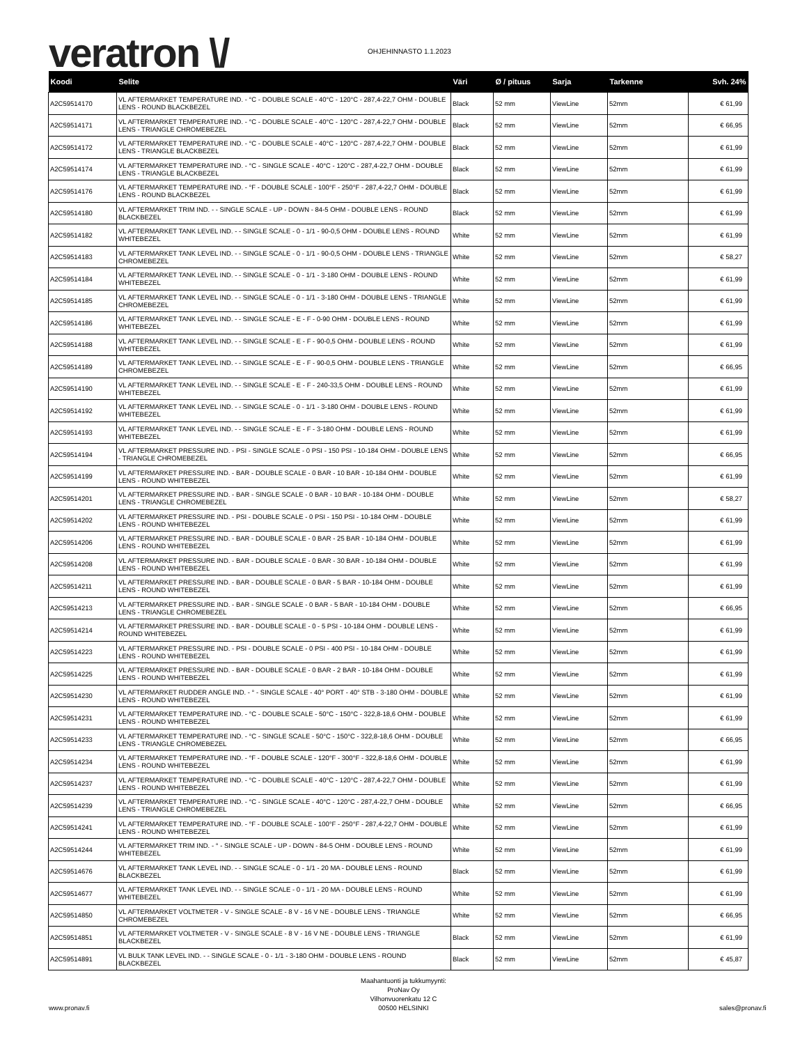veratron \/ OHJEHINNASTO 1.1.2023
| Koodi | Selite | Väri | Ø / pituus | Sarja | Tarkenne | Svh. 24% |
| --- | --- | --- | --- | --- | --- | --- |
| A2C59514170 | VL AFTERMARKET TEMPERATURE IND. - °C - DOUBLE SCALE - 40°C - 120°C - 287,4-22,7 OHM - DOUBLE LENS - ROUND BLACKBEZEL | Black | 52 mm | ViewLine | 52mm | € 61,99 |
| A2C59514171 | VL AFTERMARKET TEMPERATURE IND. - °C - DOUBLE SCALE - 40°C - 120°C - 287,4-22,7 OHM - DOUBLE LENS - TRIANGLE CHROMEBEZEL | Black | 52 mm | ViewLine | 52mm | € 66,95 |
| A2C59514172 | VL AFTERMARKET TEMPERATURE IND. - °C - DOUBLE SCALE - 40°C - 120°C - 287,4-22,7 OHM - DOUBLE LENS - TRIANGLE BLACKBEZEL | Black | 52 mm | ViewLine | 52mm | € 61,99 |
| A2C59514174 | VL AFTERMARKET TEMPERATURE IND. - °C - SINGLE SCALE - 40°C - 120°C - 287,4-22,7 OHM - DOUBLE LENS - TRIANGLE BLACKBEZEL | Black | 52 mm | ViewLine | 52mm | € 61,99 |
| A2C59514176 | VL AFTERMARKET TEMPERATURE IND. - °F - DOUBLE SCALE - 100°F - 250°F - 287,4-22,7 OHM - DOUBLE LENS - ROUND BLACKBEZEL | Black | 52 mm | ViewLine | 52mm | € 61,99 |
| A2C59514180 | VL AFTERMARKET TRIM IND. - - SINGLE SCALE - UP - DOWN - 84-5 OHM - DOUBLE LENS - ROUND BLACKBEZEL | Black | 52 mm | ViewLine | 52mm | € 61,99 |
| A2C59514182 | VL AFTERMARKET TANK LEVEL IND. - - SINGLE SCALE - 0 - 1/1 - 90-0,5 OHM - DOUBLE LENS - ROUND WHITEBEZEL | White | 52 mm | ViewLine | 52mm | € 61,99 |
| A2C59514183 | VL AFTERMARKET TANK LEVEL IND. - - SINGLE SCALE - 0 - 1/1 - 90-0,5 OHM - DOUBLE LENS - TRIANGLE CHROMEBEZEL | White | 52 mm | ViewLine | 52mm | € 58,27 |
| A2C59514184 | VL AFTERMARKET TANK LEVEL IND. - - SINGLE SCALE - 0 - 1/1 - 3-180 OHM - DOUBLE LENS - ROUND WHITEBEZEL | White | 52 mm | ViewLine | 52mm | € 61,99 |
| A2C59514185 | VL AFTERMARKET TANK LEVEL IND. - - SINGLE SCALE - 0 - 1/1 - 3-180 OHM - DOUBLE LENS - TRIANGLE CHROMEBEZEL | White | 52 mm | ViewLine | 52mm | € 61,99 |
| A2C59514186 | VL AFTERMARKET TANK LEVEL IND. - - SINGLE SCALE - E - F - 0-90 OHM - DOUBLE LENS - ROUND WHITEBEZEL | White | 52 mm | ViewLine | 52mm | € 61,99 |
| A2C59514188 | VL AFTERMARKET TANK LEVEL IND. - - SINGLE SCALE - E - F - 90-0,5 OHM - DOUBLE LENS - ROUND WHITEBEZEL | White | 52 mm | ViewLine | 52mm | € 61,99 |
| A2C59514189 | VL AFTERMARKET TANK LEVEL IND. - - SINGLE SCALE - E - F - 90-0,5 OHM - DOUBLE LENS - TRIANGLE CHROMEBEZEL | White | 52 mm | ViewLine | 52mm | € 66,95 |
| A2C59514190 | VL AFTERMARKET TANK LEVEL IND. - - SINGLE SCALE - E - F - 240-33,5 OHM - DOUBLE LENS - ROUND WHITEBEZEL | White | 52 mm | ViewLine | 52mm | € 61,99 |
| A2C59514192 | VL AFTERMARKET TANK LEVEL IND. - - SINGLE SCALE - 0 - 1/1 - 3-180 OHM - DOUBLE LENS - ROUND WHITEBEZEL | White | 52 mm | ViewLine | 52mm | € 61,99 |
| A2C59514193 | VL AFTERMARKET TANK LEVEL IND. - - SINGLE SCALE - E - F - 3-180 OHM - DOUBLE LENS - ROUND WHITEBEZEL | White | 52 mm | ViewLine | 52mm | € 61,99 |
| A2C59514194 | VL AFTERMARKET PRESSURE IND. - PSI - SINGLE SCALE - 0 PSI - 150 PSI - 10-184 OHM - DOUBLE LENS - TRIANGLE CHROMEBEZEL | White | 52 mm | ViewLine | 52mm | € 66,95 |
| A2C59514199 | VL AFTERMARKET PRESSURE IND. - BAR - DOUBLE SCALE - 0 BAR - 10 BAR - 10-184 OHM - DOUBLE LENS - ROUND WHITEBEZEL | White | 52 mm | ViewLine | 52mm | € 61,99 |
| A2C59514201 | VL AFTERMARKET PRESSURE IND. - BAR - SINGLE SCALE - 0 BAR - 10 BAR - 10-184 OHM - DOUBLE LENS - TRIANGLE CHROMEBEZEL | White | 52 mm | ViewLine | 52mm | € 58,27 |
| A2C59514202 | VL AFTERMARKET PRESSURE IND. - PSI - DOUBLE SCALE - 0 PSI - 150 PSI - 10-184 OHM - DOUBLE LENS - ROUND WHITEBEZEL | White | 52 mm | ViewLine | 52mm | € 61,99 |
| A2C59514206 | VL AFTERMARKET PRESSURE IND. - BAR - DOUBLE SCALE - 0 BAR - 25 BAR - 10-184 OHM - DOUBLE LENS - ROUND WHITEBEZEL | White | 52 mm | ViewLine | 52mm | € 61,99 |
| A2C59514208 | VL AFTERMARKET PRESSURE IND. - BAR - DOUBLE SCALE - 0 BAR - 30 BAR - 10-184 OHM - DOUBLE LENS - ROUND WHITEBEZEL | White | 52 mm | ViewLine | 52mm | € 61,99 |
| A2C59514211 | VL AFTERMARKET PRESSURE IND. - BAR - DOUBLE SCALE - 0 BAR - 5 BAR - 10-184 OHM - DOUBLE LENS - ROUND WHITEBEZEL | White | 52 mm | ViewLine | 52mm | € 61,99 |
| A2C59514213 | VL AFTERMARKET PRESSURE IND. - BAR - SINGLE SCALE - 0 BAR - 5 BAR - 10-184 OHM - DOUBLE LENS - TRIANGLE CHROMEBEZEL | White | 52 mm | ViewLine | 52mm | € 66,95 |
| A2C59514214 | VL AFTERMARKET PRESSURE IND. - BAR - DOUBLE SCALE - 0 - 5 PSI - 10-184 OHM - DOUBLE LENS - ROUND WHITEBEZEL | White | 52 mm | ViewLine | 52mm | € 61,99 |
| A2C59514223 | VL AFTERMARKET PRESSURE IND. - PSI - DOUBLE SCALE - 0 PSI - 400 PSI - 10-184 OHM - DOUBLE LENS - ROUND WHITEBEZEL | White | 52 mm | ViewLine | 52mm | € 61,99 |
| A2C59514225 | VL AFTERMARKET PRESSURE IND. - BAR - DOUBLE SCALE - 0 BAR - 2 BAR - 10-184 OHM - DOUBLE LENS - ROUND WHITEBEZEL | White | 52 mm | ViewLine | 52mm | € 61,99 |
| A2C59514230 | VL AFTERMARKET RUDDER ANGLE IND. - ° - SINGLE SCALE - 40° PORT - 40° STB - 3-180 OHM - DOUBLE LENS - ROUND WHITEBEZEL | White | 52 mm | ViewLine | 52mm | € 61,99 |
| A2C59514231 | VL AFTERMARKET TEMPERATURE IND. - °C - DOUBLE SCALE - 50°C - 150°C - 322,8-18,6 OHM - DOUBLE LENS - ROUND WHITEBEZEL | White | 52 mm | ViewLine | 52mm | € 61,99 |
| A2C59514233 | VL AFTERMARKET TEMPERATURE IND. - °C - SINGLE SCALE - 50°C - 150°C - 322,8-18,6 OHM - DOUBLE LENS - TRIANGLE CHROMEBEZEL | White | 52 mm | ViewLine | 52mm | € 66,95 |
| A2C59514234 | VL AFTERMARKET TEMPERATURE IND. - °F - DOUBLE SCALE - 120°F - 300°F - 322,8-18,6 OHM - DOUBLE LENS - ROUND WHITEBEZEL | White | 52 mm | ViewLine | 52mm | € 61,99 |
| A2C59514237 | VL AFTERMARKET TEMPERATURE IND. - °C - DOUBLE SCALE - 40°C - 120°C - 287,4-22,7 OHM - DOUBLE LENS - ROUND WHITEBEZEL | White | 52 mm | ViewLine | 52mm | € 61,99 |
| A2C59514239 | VL AFTERMARKET TEMPERATURE IND. - °C - SINGLE SCALE - 40°C - 120°C - 287,4-22,7 OHM - DOUBLE LENS - TRIANGLE CHROMEBEZEL | White | 52 mm | ViewLine | 52mm | € 66,95 |
| A2C59514241 | VL AFTERMARKET TEMPERATURE IND. - °F - DOUBLE SCALE - 100°F - 250°F - 287,4-22,7 OHM - DOUBLE LENS - ROUND WHITEBEZEL | White | 52 mm | ViewLine | 52mm | € 61,99 |
| A2C59514244 | VL AFTERMARKET TRIM IND. - ° - SINGLE SCALE - UP - DOWN - 84-5 OHM - DOUBLE LENS - ROUND WHITEBEZEL | White | 52 mm | ViewLine | 52mm | € 61,99 |
| A2C59514676 | VL AFTERMARKET TANK LEVEL IND. - - SINGLE SCALE - 0 - 1/1 - 20 MA - DOUBLE LENS - ROUND BLACKBEZEL | Black | 52 mm | ViewLine | 52mm | € 61,99 |
| A2C59514677 | VL AFTERMARKET TANK LEVEL IND. - - SINGLE SCALE - 0 - 1/1 - 20 MA - DOUBLE LENS - ROUND WHITEBEZEL | White | 52 mm | ViewLine | 52mm | € 61,99 |
| A2C59514850 | VL AFTERMARKET VOLTMETER - V - SINGLE SCALE - 8 V - 16 V NE - DOUBLE LENS - TRIANGLE CHROMEBEZEL | White | 52 mm | ViewLine | 52mm | € 66,95 |
| A2C59514851 | VL AFTERMARKET VOLTMETER - V - SINGLE SCALE - 8 V - 16 V NE - DOUBLE LENS - TRIANGLE BLACKBEZEL | Black | 52 mm | ViewLine | 52mm | € 61,99 |
| A2C59514891 | VL BULK TANK LEVEL IND. - - SINGLE SCALE - 0 - 1/1 - 3-180 OHM - DOUBLE LENS - ROUND BLACKBEZEL | Black | 52 mm | ViewLine | 52mm | € 45,87 |
Maahantuonti ja tukkumyynti:
ProNav Oy
Vilhonvuorenkatu 12 C
00500 HELSINKI
www.pronav.fi sales@pronav.fi